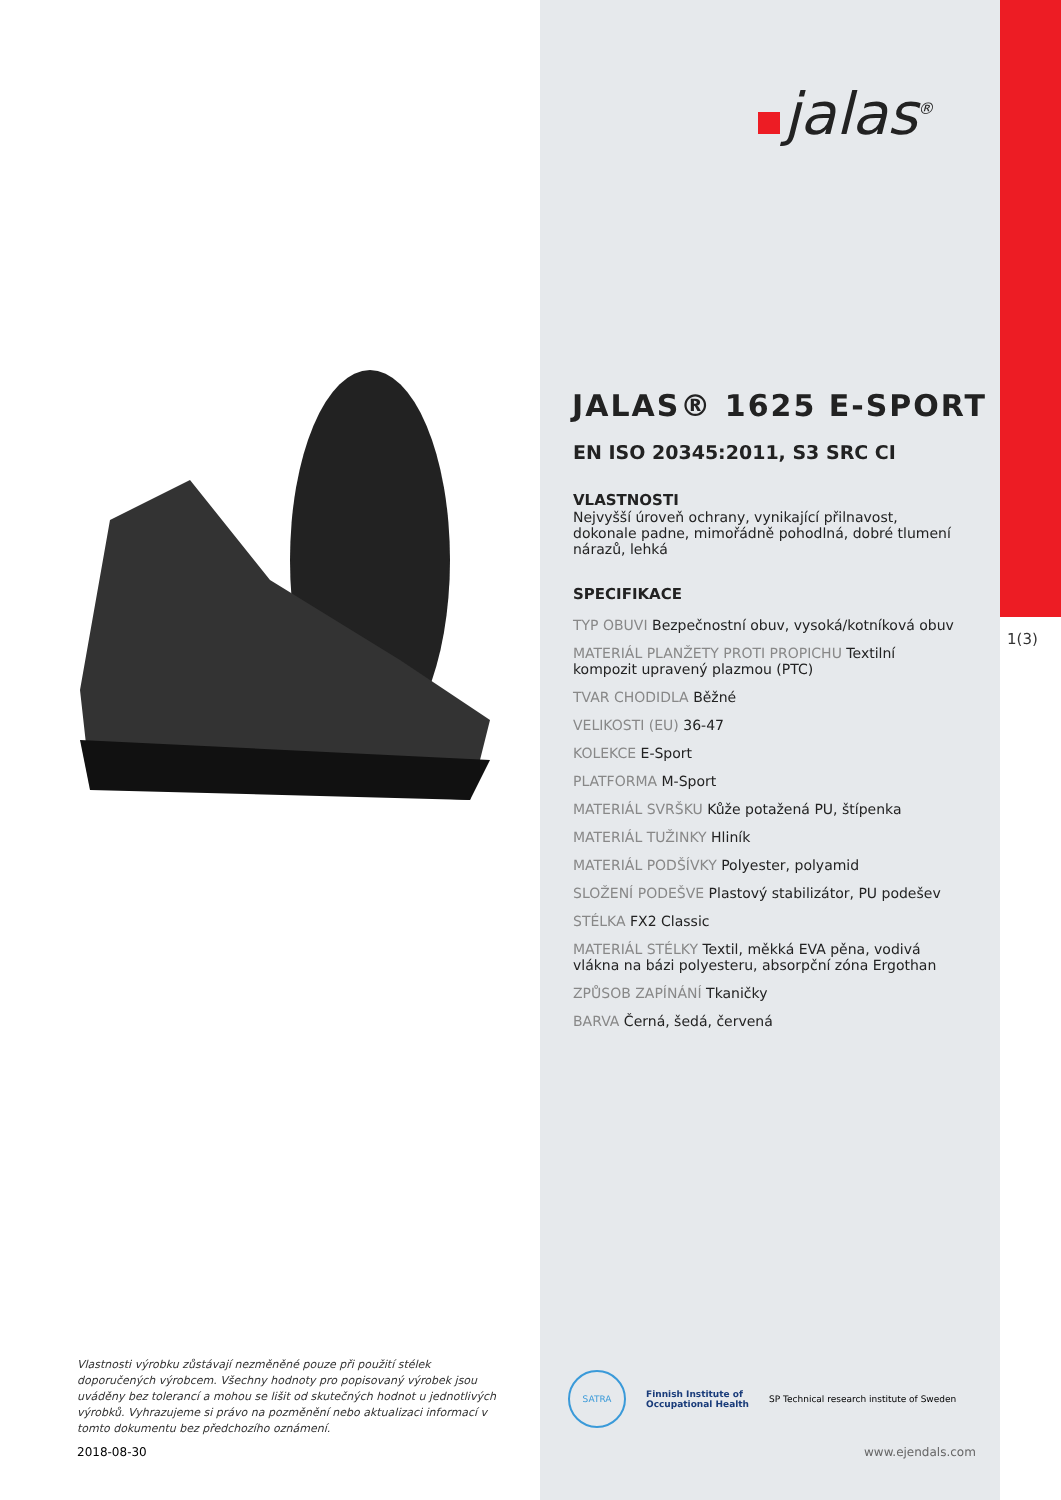Vlastnosti výrobku zůstávají nezměněné pouze při použití stélek doporučených výrobcem. Všechny hodnoty pro popisovaný výrobek jsou uváděny bez tolerancí a mohou se lišit od skutečných hodnot u jednotlivých výrobků. Vyhrazujeme si právo na pozměnění nebo aktualizaci informací v tomto dokumentu bez předchozího oznámení.
2018-08-30
jalas<sup>®</sup>
JALAS® 1625 E-SPORT
EN ISO 20345:2011, S3 SRC CI
VLASTNOSTI
Nejvyšší úroveň ochrany, vynikající přilnavost, dokonale padne, mimořádně pohodlná, dobré tlumení nárazů, lehká
SPECIFIKACE
TYP OBUVI Bezpečnostní obuv, vysoká/kotníková obuv
MATERIÁL PLANŽETY PROTI PROPICHU Textilní kompozit upravený plazmou (PTC)
TVAR CHODIDLA Běžné
VELIKOSTI (EU) 36-47
KOLEKCE E-Sport
PLATFORMA M-Sport
MATERIÁL SVRŠKU Kůže potažená PU, štípenka
MATERIÁL TUŽINKY Hliník
MATERIÁL PODŠÍVKY Polyester, polyamid
SLOŽENÍ PODEŠVE Plastový stabilizátor, PU podešev
STÉLKA FX2 Classic
MATERIÁL STÉLKY Textil, měkká EVA pěna, vodivá vlákna na bázi polyesteru, absorpční zóna Ergothan
ZPŮSOB ZAPÍNÁNÍ Tkaničky
BARVA Černá, šedá, červená
SATRA
Finnish Institute of
Occupational Health
SP Technical research institute of Sweden
www.ejendals.com
1(3)